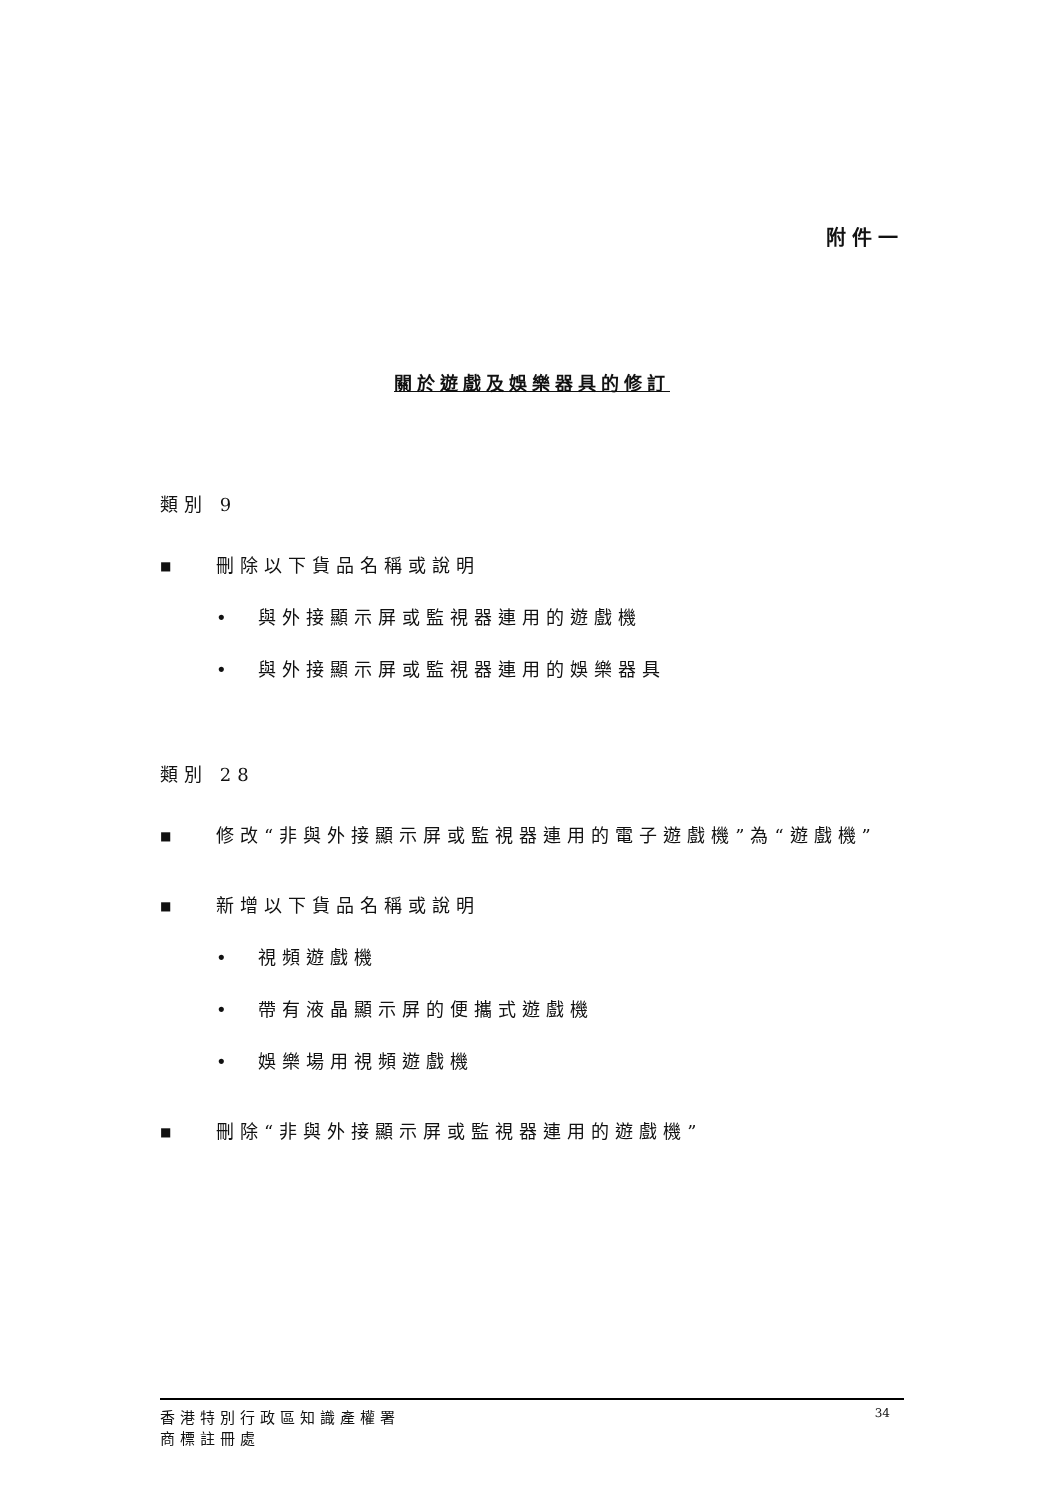附件一
關於遊戲及娛樂器具的修訂
類別 9
■
刪除以下貨品名稱或說明
• 與外接顯示屏或監視器連用的遊戲機
• 與外接顯示屏或監視器連用的娛樂器具
類別 28
■
修改“非與外接顯示屏或監視器連用的電子遊戲機”為“遊戲機”
■
新增以下貨品名稱或說明
• 視頻遊戲機
• 帶有液晶顯示屏的便攜式遊戲機
• 娛樂場用視頻遊戲機
■
刪除“非與外接顯示屏或監視器連用的遊戲機”
香港特別行政區知識產權署
商標註冊處
34